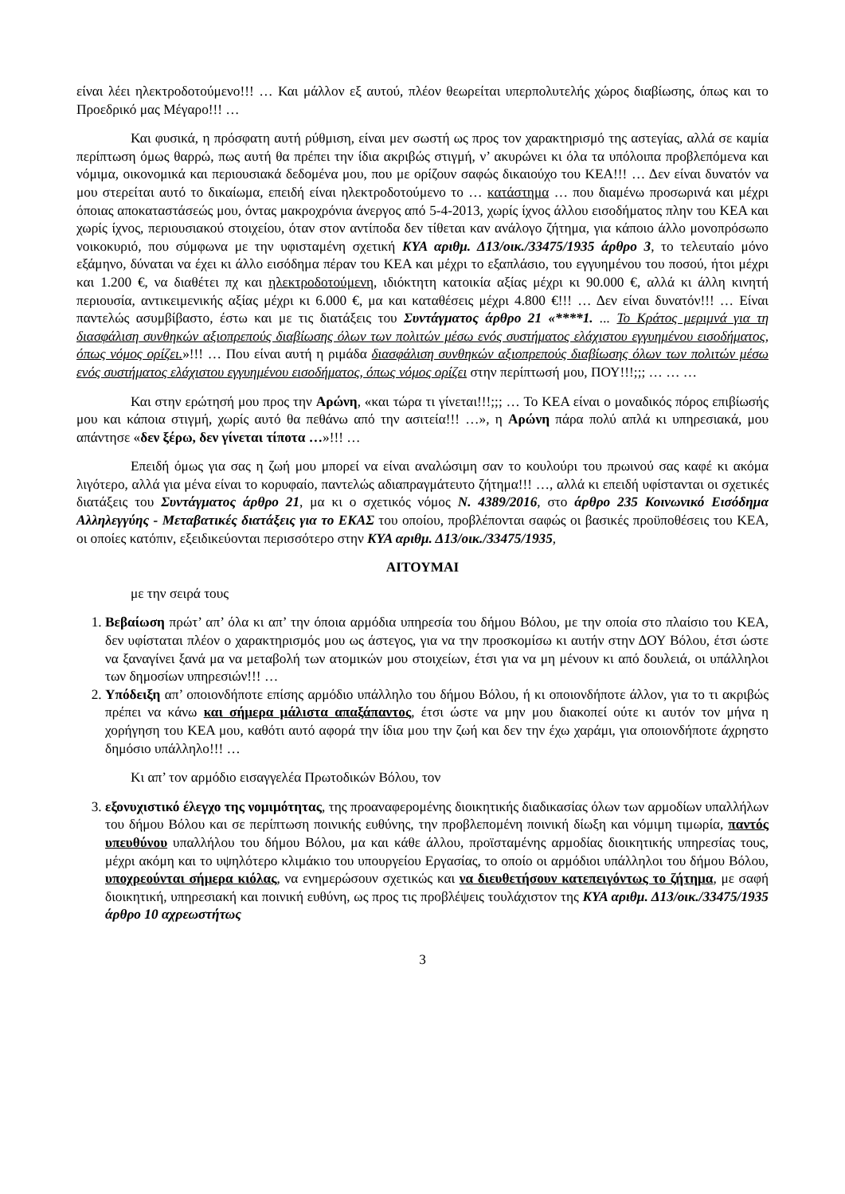είναι λέει ηλεκτροδοτούμενο!!! … Και μάλλον εξ αυτού, πλέον θεωρείται υπερπολυτελής χώρος διαβίωσης, όπως και το Προεδρικό μας Μέγαρο!!! …
Και φυσικά, η πρόσφατη αυτή ρύθμιση, είναι μεν σωστή ως προς τον χαρακτηρισμό της αστεγίας, αλλά σε καμία περίπτωση όμως θαρρώ, πως αυτή θα πρέπει την ίδια ακριβώς στιγμή, ν’ ακυρώνει κι όλα τα υπόλοιπα προβλεπόμενα και νόμιμα, οικονομικά και περιουσιακά δεδομένα μου, που με ορίζουν σαφώς δικαιούχο του ΚΕΑ!!! … Δεν είναι δυνατόν να μου στερείται αυτό το δικαίωμα, επειδή είναι ηλεκτροδοτούμενο το … κατάστημα … που διαμένω προσωρινά και μέχρι όποιας αποκαταστάσεώς μου, όντας μακροχρόνια άνεργος από 5-4-2013, χωρίς ίχνος άλλου εισοδήματος πλην του ΚΕΑ και χωρίς ίχνος, περιουσιακού στοιχείου, όταν στον αντίποδα δεν τίθεται καν ανάλογο ζήτημα, για κάποιο άλλο μονοπρόσωπο νοικοκυριό, που σύμφωνα με την υφισταμένη σχετική ΚΥΑ αριθμ. Δ13/οικ./33475/1935 άρθρο 3, το τελευταίο μόνο εξάμηνο, δύναται να έχει κι άλλο εισόδημα πέραν του ΚΕΑ και μέχρι το εξαπλάσιο, του εγγυημένου του ποσού, ήτοι μέχρι και 1.200 €, να διαθέτει πχ και ηλεκτροδοτούμενη, ιδιόκτητη κατοικία αξίας μέχρι κι 90.000 €, αλλά κι άλλη κινητή περιουσία, αντικειμενικής αξίας μέχρι κι 6.000 €, μα και καταθέσεις μέχρι 4.800 €!!! … Δεν είναι δυνατόν!!! … Είναι παντελώς ασυμβίβαστο, έστω και με τις διατάξεις του Συντάγματος άρθρο 21 «****1. ... Το Κράτος μεριμνά για τη διασφάλιση συνθηκών αξιοπρεπούς διαβίωσης όλων των πολιτών μέσω ενός συστήματος ελάχιστου εγγυημένου εισοδήματος, όπως νόμος ορίζει.»!!! … Που είναι αυτή η ριμάδα διασφάλιση συνθηκών αξιοπρεπούς διαβίωσης όλων των πολιτών μέσω ενός συστήματος ελάχιστου εγγυημένου εισοδήματος, όπως νόμος ορίζει στην περίπτωσή μου, ΠΟΥ!!!;;; … … …
Και στην ερώτησή μου προς την Αρώνη, «και τώρα τι γίνεται!!!;;; … Το ΚΕΑ είναι ο μοναδικός πόρος επιβίωσής μου και κάποια στιγμή, χωρίς αυτό θα πεθάνω από την ασιτεία!!! …», η Αρώνη πάρα πολύ απλά κι υπηρεσιακά, μου απάντησε «δεν ξέρω, δεν γίνεται τίποτα …»!!! …
Επειδή όμως για σας η ζωή μου μπορεί να είναι αναλώσιμη σαν το κουλούρι του πρωινού σας καφέ κι ακόμα λιγότερο, αλλά για μένα είναι το κορυφαίο, παντελώς αδιαπραγμάτευτο ζήτημα!!! …, αλλά κι επειδή υφίστανται οι σχετικές διατάξεις του Συντάγματος άρθρο 21, μα κι ο σχετικός νόμος Ν. 4389/2016, στο άρθρο 235 Κοινωνικό Εισόδημα Αλληλεγγύης - Μεταβατικές διατάξεις για το ΕΚΑΣ του οποίου, προβλέπονται σαφώς οι βασικές προϋποθέσεις του ΚΕΑ, οι οποίες κατόπιν, εξειδικεύονται περισσότερο στην ΚΥΑ αριθμ. Δ13/οικ./33475/1935,
ΑΙΤΟΥΜΑΙ
με την σειρά τους
1. Βεβαίωση πρώτ’ απ’ όλα κι απ’ την όποια αρμόδια υπηρεσία του δήμου Βόλου, με την οποία στο πλαίσιο του ΚΕΑ, δεν υφίσταται πλέον ο χαρακτηρισμός μου ως άστεγος, για να την προσκομίσω κι αυτήν στην ΔΟΥ Βόλου, έτσι ώστε να ξαναγίνει ξανά μα να μεταβολή των ατομικών μου στοιχείων, έτσι για να μη μένουν κι από δουλειά, οι υπάλληλοι των δημοσίων υπηρεσιών!!! …
2. Υπόδειξη απ’ οποιονδήποτε επίσης αρμόδιο υπάλληλο του δήμου Βόλου, ή κι οποιονδήποτε άλλον, για το τι ακριβώς πρέπει να κάνω και σήμερα μάλιστα απαξάπαντος, έτσι ώστε να μην μου διακοπεί ούτε κι αυτόν τον μήνα η χορήγηση του ΚΕΑ μου, καθότι αυτό αφορά την ίδια μου την ζωή και δεν την έχω χαράμι, για οποιονδήποτε άχρηστο δημόσιο υπάλληλο!!! …
Κι απ’ τον αρμόδιο εισαγγελέα Πρωτοδικών Βόλου, τον
3. εξονυχιστικό έλεγχο της νομιμότητας, της προαναφερομένης διοικητικής διαδικασίας όλων των αρμοδίων υπαλλήλων του δήμου Βόλου και σε περίπτωση ποινικής ευθύνης, την προβλεπομένη ποινική δίωξη και νόμιμη τιμωρία, παντός υπευθύνου υπαλλήλου του δήμου Βόλου, μα και κάθε άλλου, προϊσταμένης αρμοδίας διοικητικής υπηρεσίας τους, μέχρι ακόμη και το υψηλότερο κλιμάκιο του υπουργείου Εργασίας, το οποίο οι αρμόδιοι υπάλληλοι του δήμου Βόλου, υποχρεούνται σήμερα κιόλας, να ενημερώσουν σχετικώς και να διευθετήσουν κατεπειγόντως το ζήτημα, με σαφή διοικητική, υπηρεσιακή και ποινική ευθύνη, ως προς τις προβλέψεις τουλάχιστον της ΚΥΑ αριθμ. Δ13/οικ./33475/1935 άρθρο 10 αχρεωστήτως
3